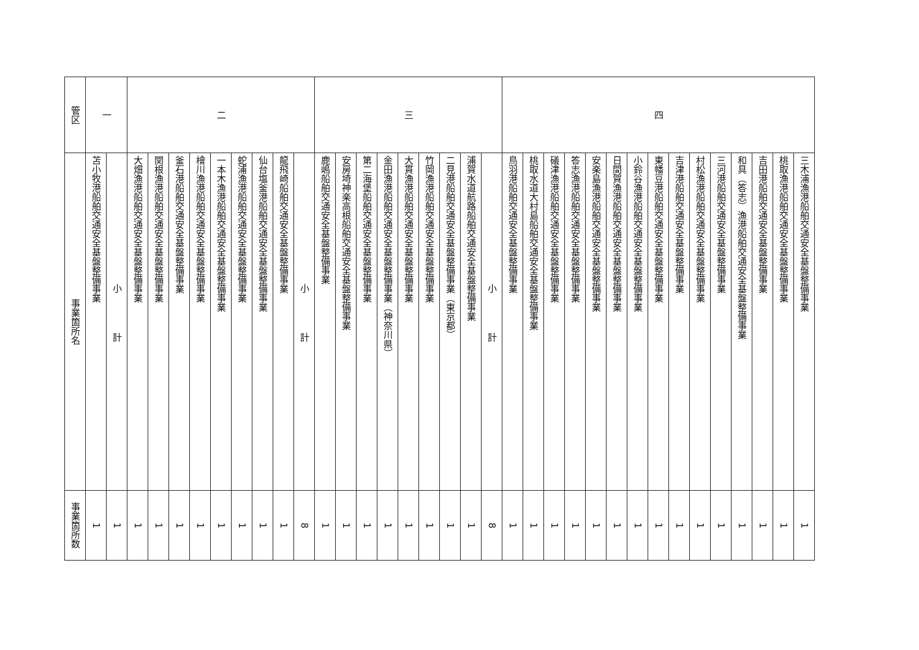| 管区 | 事業箇所名 | 事業箇所数 |
| --- | --- | --- |
| 一 | 苫小牧港船舶交通安全基盤整備事業 | 1 |
| | 小 計 | 1 |
| 二 | 大畑漁港船舶交通安全基盤整備事業 | 1 |
| | 関根漁港船舶交通安全基盤整備事業 | 1 |
| | 釜石港船舶交通安全基盤整備事業 | 1 |
| | 檜川漁港船舶交通安全基盤整備事業 | 1 |
| | 一本木漁港船舶交通安全基盤整備事業 | 1 |
| | 蛇浦漁港船舶交通安全基盤整備事業 | 1 |
| | 仙台塩釜港船舶交通安全基盤整備事業 | 1 |
| | 龍飛崎船舶交通安全基盤整備事業 | 1 |
| | 小 計 | 8 |
| 三 | 鹿嶋船舶交通安全基盤整備事業 | 1 |
| | 安房埼神楽高根船舶交通安全基盤整備事業 | 1 |
| | 第二海堡船舶交通安全基盤整備事業 | 1 |
| | 金田漁港船舶交通安全基盤整備事業（神奈川県） | 1 |
| | 大貫漁港船舶交通安全基盤整備事業 | 1 |
| | 竹岡漁港船舶交通安全基盤整備事業 | 1 |
| | 二見港船舶交通安全基盤整備事業（東京都） | 1 |
| | 浦賀水道航路船舶交通安全基盤整備事業 | 1 |
| | 小 計 | 8 |
| 四 | 鳥羽港船舶交通安全基盤整備事業 | 1 |
| | 桃取水道大村島船舶交通安全基盤整備事業 | 1 |
| | 礒津漁港船舶交通安全基盤整備事業 | 1 |
| | 答志漁港船舶交通安全基盤整備事業 | 1 |
| | 安楽島漁港船舶交通安全基盤整備事業 | 1 |
| | 日間賀漁港船舶交通安全基盤整備事業 | 1 |
| | 小鈴谷漁港船舶交通安全基盤整備事業 | 1 |
| | 東幡豆港船舶交通安全基盤整備事業 | 1 |
| | 吉津港船舶交通安全基盤整備事業 | 1 |
| | 村松漁港船舶交通安全基盤整備事業 | 1 |
| | 三河港船舶交通安全基盤整備事業 | 1 |
| | 和具（答志）漁港船舶交通安全基盤整備事業 | 1 |
| | 吉田港船舶交通安全基盤整備事業 | 1 |
| | 桃取漁港船舶交通安全基盤整備事業 | 1 |
| | 三木浦漁港船舶交通安全基盤整備事業 | 1 |